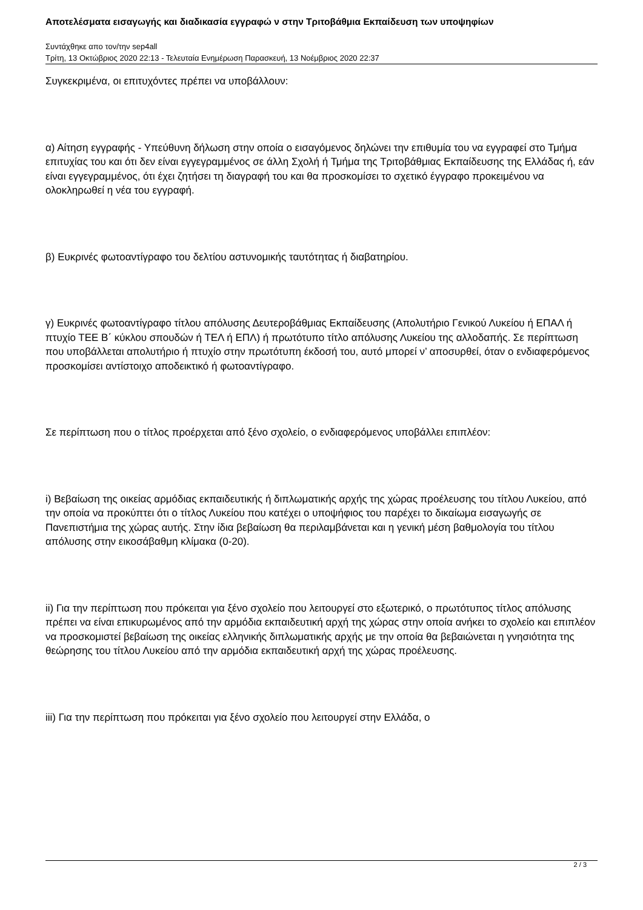Αποτελέσματα εισαγωγής και διαδικασία εγγραφώ ν στην Τριτοβάθμια Εκπαίδευση των υποψηφίων
Συντάχθηκε απο τον/την sep4all
Τρίτη, 13 Οκτώβριος 2020 22:13 - Τελευταία Ενημέρωση Παρασκευή, 13 Νοέμβριος 2020 22:37
Συγκεκριμένα, οι επιτυχόντες πρέπει να υποβάλλουν:
α) Αίτηση εγγραφής - Υπεύθυνη δήλωση στην οποία ο εισαγόμενος δηλώνει την επιθυμία του να εγγραφεί στο Τμήμα επιτυχίας του και ότι δεν είναι εγγεγραμμένος σε άλλη Σχολή ή Τμήμα της Τριτοβάθμιας Εκπαίδευσης της Ελλάδας ή, εάν είναι εγγεγραμμένος, ότι έχει ζητήσει τη διαγραφή του και θα προσκομίσει το σχετικό έγγραφο προκειμένου να ολοκληρωθεί η νέα του εγγραφή.
β) Ευκρινές φωτοαντίγραφο του δελτίου αστυνομικής ταυτότητας ή διαβατηρίου.
γ) Ευκρινές φωτοαντίγραφο τίτλου απόλυσης Δευτεροβάθμιας Εκπαίδευσης (Απολυτήριο Γενικού Λυκείου ή ΕΠΑΛ ή πτυχίο ΤΕΕ Β΄ κύκλου σπουδών ή ΤΕΛ ή ΕΠΛ) ή πρωτότυπο τίτλο απόλυσης Λυκείου της αλλοδαπής. Σε περίπτωση που υποβάλλεται απολυτήριο ή πτυχίο στην πρωτότυπη έκδοσή του, αυτό μπορεί ν’ αποσυρθεί, όταν ο ενδιαφερόμενος προσκομίσει αντίστοιχο αποδεικτικό ή φωτοαντίγραφο.
Σε περίπτωση που ο τίτλος προέρχεται από ξένο σχολείο, ο ενδιαφερόμενος υποβάλλει επιπλέον:
i) Βεβαίωση της οικείας αρμόδιας εκπαιδευτικής ή διπλωματικής αρχής της χώρας προέλευσης του τίτλου Λυκείου, από την οποία να προκύπτει ότι ο τίτλος Λυκείου που κατέχει ο υποψήφιος του παρέχει το δικαίωμα εισαγωγής σε Πανεπιστήμια της χώρας αυτής. Στην ίδια βεβαίωση θα περιλαμβάνεται και η γενική μέση βαθμολογία του τίτλου απόλυσης στην εικοσάβαθμη κλίμακα (0-20).
ii) Για την περίπτωση που πρόκειται για ξένο σχολείο που λειτουργεί στο εξωτερικό, ο πρωτότυπος τίτλος απόλυσης πρέπει να είναι επικυρωμένος από την αρμόδια εκπαιδευτική αρχή της χώρας στην οποία ανήκει το σχολείο και επιπλέον να προσκομιστεί βεβαίωση της οικείας ελληνικής διπλωματικής αρχής με την οποία θα βεβαιώνεται η γνησιότητα της θεώρησης του τίτλου Λυκείου από την αρμόδια εκπαιδευτική αρχή της χώρας προέλευσης.
iii) Για την περίπτωση που πρόκειται για ξένο σχολείο που λειτουργεί στην Ελλάδα, ο
2 / 3